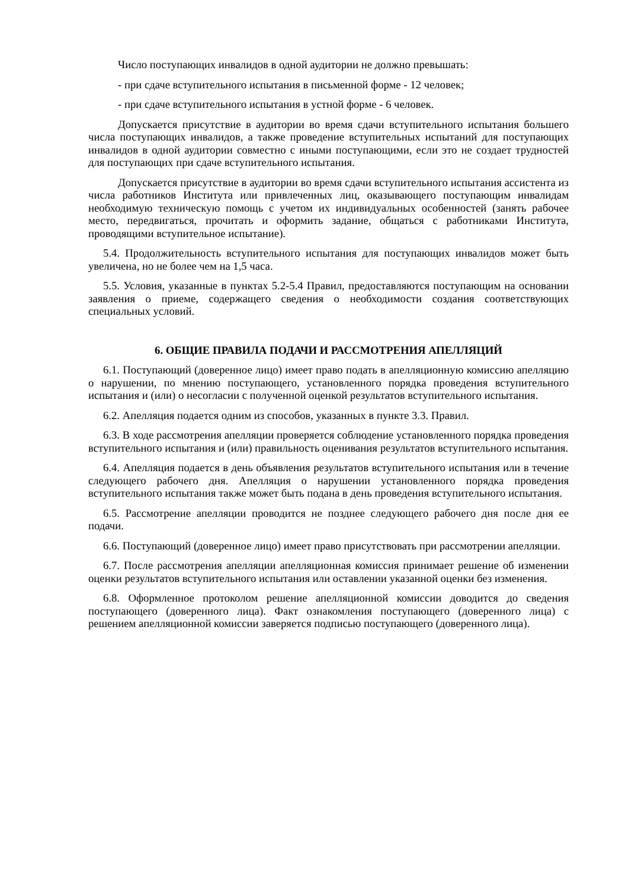Число поступающих инвалидов в одной аудитории не должно превышать:
- при сдаче вступительного испытания в письменной форме - 12 человек;
- при сдаче вступительного испытания в устной форме - 6 человек.
Допускается присутствие в аудитории во время сдачи вступительного испытания большего числа поступающих инвалидов, а также проведение вступительных испытаний для поступающих инвалидов в одной аудитории совместно с иными поступающими, если это не создает трудностей для поступающих при сдаче вступительного испытания.
Допускается присутствие в аудитории во время сдачи вступительного испытания ассистента из числа работников Института или привлеченных лиц, оказывающего поступающим инвалидам необходимую техническую помощь с учетом их индивидуальных особенностей (занять рабочее место, передвигаться, прочитать и оформить задание, общаться с работниками Института, проводящими вступительное испытание).
5.4. Продолжительность вступительного испытания для поступающих инвалидов может быть увеличена, но не более чем на 1,5 часа.
5.5. Условия, указанные в пунктах 5.2-5.4 Правил, предоставляются поступающим на основании заявления о приеме, содержащего сведения о необходимости создания соответствующих специальных условий.
6. ОБЩИЕ ПРАВИЛА ПОДАЧИ И РАССМОТРЕНИЯ АПЕЛЛЯЦИЙ
6.1. Поступающий (доверенное лицо) имеет право подать в апелляционную комиссию апелляцию о нарушении, по мнению поступающего, установленного порядка проведения вступительного испытания и (или) о несогласии с полученной оценкой результатов вступительного испытания.
6.2. Апелляция подается одним из способов, указанных в пункте 3.3. Правил.
6.3. В ходе рассмотрения апелляции проверяется соблюдение установленного порядка проведения вступительного испытания и (или) правильность оценивания результатов вступительного испытания.
6.4. Апелляция подается в день объявления результатов вступительного испытания или в течение следующего рабочего дня. Апелляция о нарушении установленного порядка проведения вступительного испытания также может быть подана в день проведения вступительного испытания.
6.5. Рассмотрение апелляции проводится не позднее следующего рабочего дня после дня ее подачи.
6.6. Поступающий (доверенное лицо) имеет право присутствовать при рассмотрении апелляции.
6.7. После рассмотрения апелляции апелляционная комиссия принимает решение об изменении оценки результатов вступительного испытания или оставлении указанной оценки без изменения.
6.8. Оформленное протоколом решение апелляционной комиссии доводится до сведения поступающего (доверенного лица). Факт ознакомления поступающего (доверенного лица) с решением апелляционной комиссии заверяется подписью поступающего (доверенного лица).